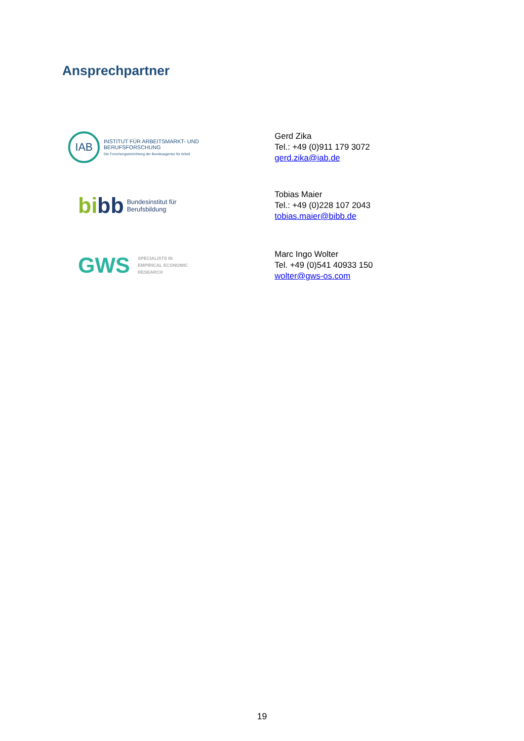Ansprechpartner
IAB
INSTITUT FÜR ARBEITSMARKT- UND
BERUFSFORSCHUNG
Die Forschungseinrichtung der Bundesagentur für Arbeit
Gerd Zika
Tel.: +49 (0)911 179 3072
gerd.zika@iab.de
bibb Bundesinstitut für
Berufsbildung
Tobias Maier
Tel.: +49 (0)228 107 2043
tobias.maier@bibb.de
GWS SPECIALISTS IN
EMPIRICAL ECONOMIC
RESEARCH
Marc Ingo Wolter
Tel. +49 (0)541 40933 150
wolter@gws-os.com
19